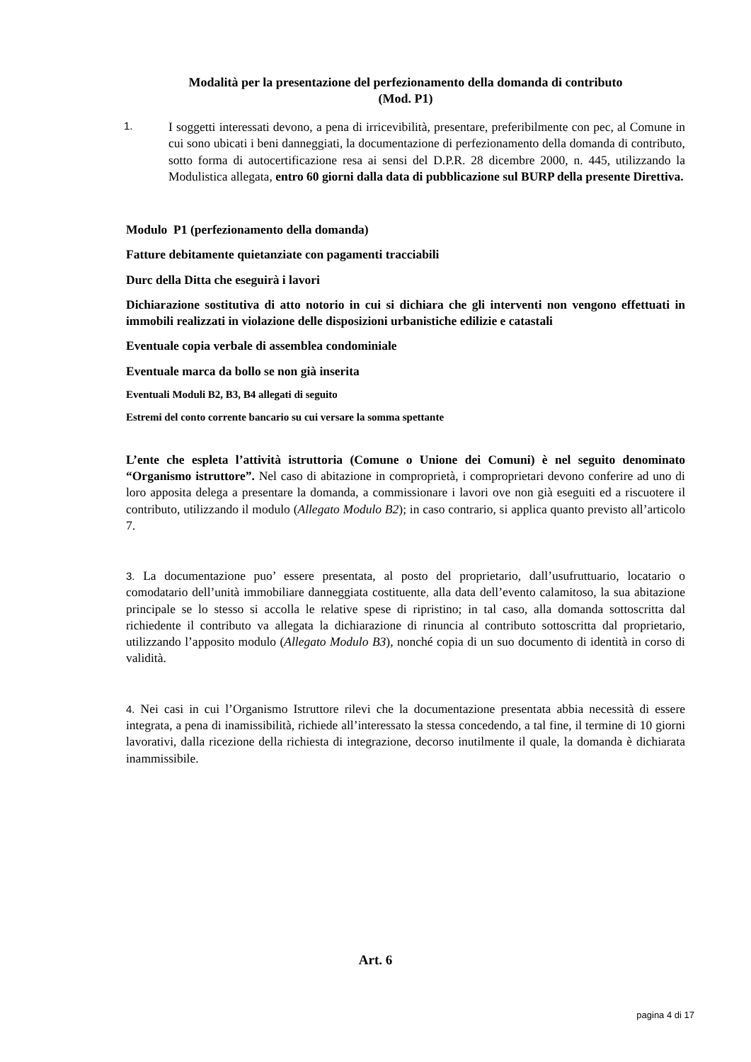Modalità per la presentazione del perfezionamento della domanda di contributo
(Mod. P1)
1.
I soggetti interessati devono, a pena di irricevibilità, presentare, preferibilmente con pec, al Comune in cui sono ubicati i beni danneggiati, la documentazione di perfezionamento della domanda di contributo, sotto forma di autocertificazione resa ai sensi del D.P.R. 28 dicembre 2000, n. 445, utilizzando la Modulistica allegata, entro 60 giorni dalla data di pubblicazione sul BURP della presente Direttiva.
Modulo P1 (perfezionamento della domanda)
Fatture debitamente quietanziate con pagamenti tracciabili
Durc della Ditta che eseguirà i lavori
Dichiarazione sostitutiva di atto notorio in cui si dichiara che gli interventi non vengono effettuati in immobili realizzati in violazione delle disposizioni urbanistiche edilizie e catastali
Eventuale copia verbale di assemblea condominiale
Eventuale marca da bollo se non già inserita
Eventuali Moduli B2, B3, B4 allegati di seguito
Estremi del conto corrente bancario su cui versare la somma spettante
L’ente che espleta l’attività istruttoria (Comune o Unione dei Comuni) è nel seguito denominato “Organismo istruttore”. Nel caso di abitazione in comproprietà, i comproprietari devono conferire ad uno di loro apposita delega a presentare la domanda, a commissionare i lavori ove non già eseguiti ed a riscuotere il contributo, utilizzando il modulo (Allegato Modulo B2); in caso contrario, si applica quanto previsto all’articolo 7.
3. La documentazione puo’ essere presentata, al posto del proprietario, dall’usufruttuario, locatario o comodatario dell’unità immobiliare danneggiata costituente, alla data dell’evento calamitoso, la sua abitazione principale se lo stesso si accolla le relative spese di ripristino; in tal caso, alla domanda sottoscritta dal richiedente il contributo va allegata la dichiarazione di rinuncia al contributo sottoscritta dal proprietario, utilizzando l’apposito modulo (Allegato Modulo B3), nonché copia di un suo documento di identità in corso di validità.
4. Nei casi in cui l’Organismo Istruttore rilevi che la documentazione presentata abbia necessità di essere integrata, a pena di inamissibilità, richiede all’interessato la stessa concedendo, a tal fine, il termine di 10 giorni lavorativi, dalla ricezione della richiesta di integrazione, decorso inutilmente il quale, la domanda è dichiarata inammissibile.
Art. 6
pagina 4 di 17